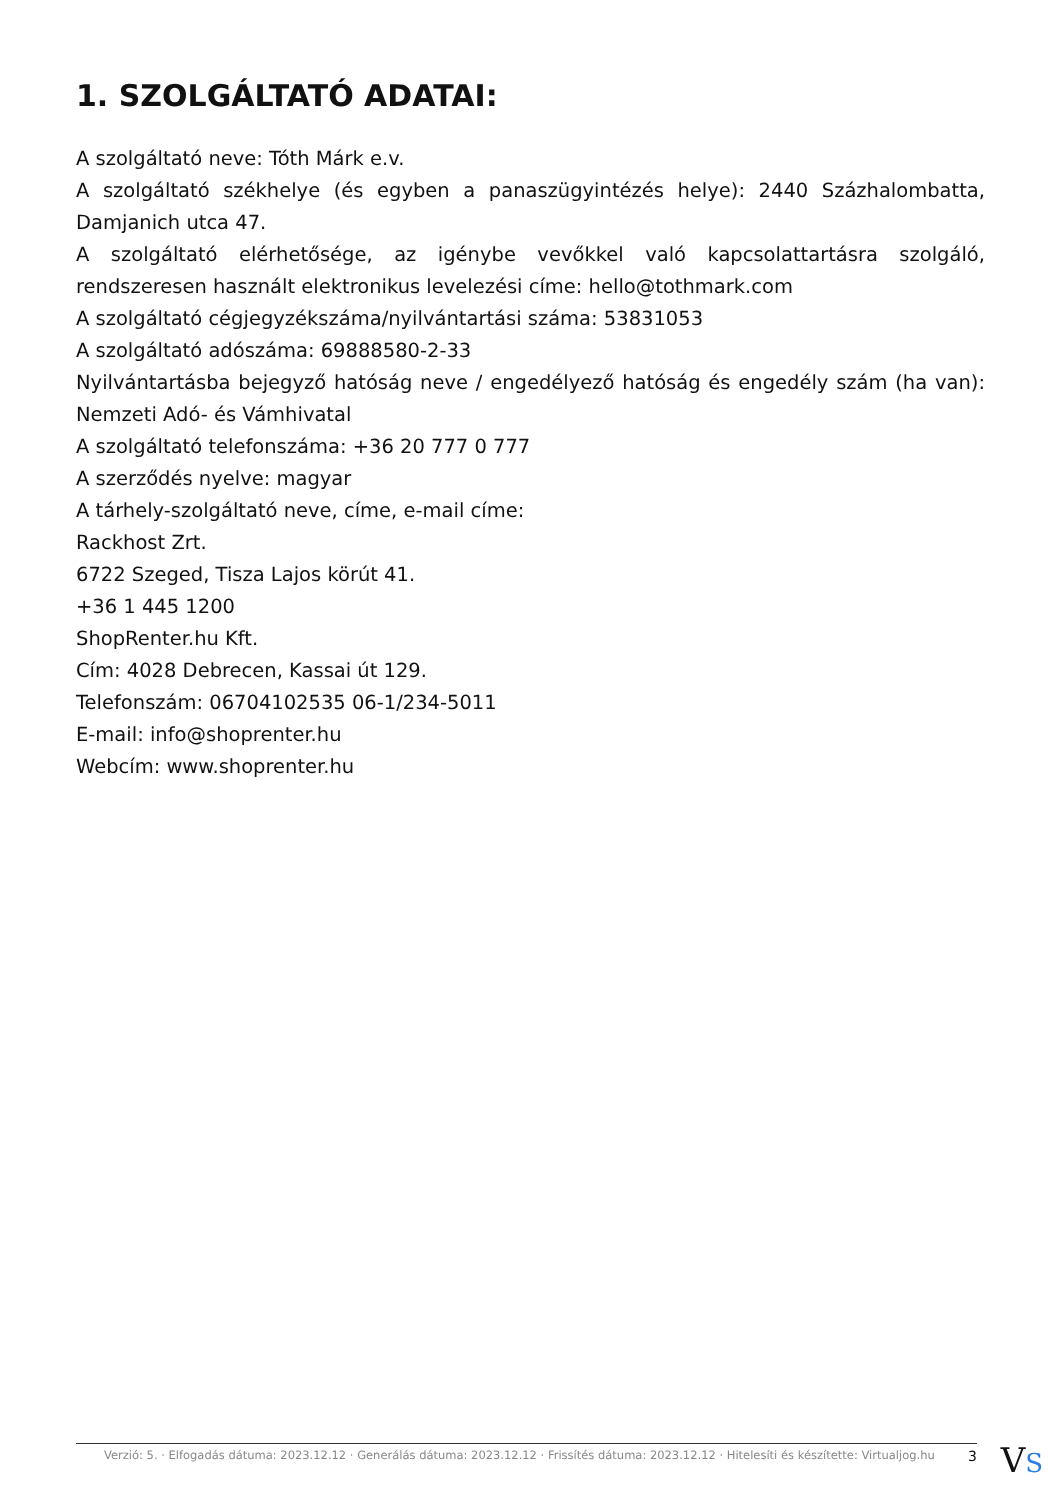1. SZOLGÁLTATÓ ADATAI:
A szolgáltató neve: Tóth Márk e.v.
A szolgáltató székhelye (és egyben a panaszügyintézés helye): 2440 Százhalombatta, Damjanich utca 47.
A szolgáltató elérhetősége, az igénybe vevőkkel való kapcsolattartásra szolgáló, rendszeresen használt elektronikus levelezési címe: hello@tothmark.com
A szolgáltató cégjegyzékszáma/nyilvántartási száma: 53831053
A szolgáltató adószáma: 69888580-2-33
Nyilvántartásba bejegyző hatóság neve / engedélyező hatóság és engedély szám (ha van): Nemzeti Adó- és Vámhivatal
A szolgáltató telefonszáma: +36 20 777 0 777
A szerződés nyelve: magyar
A tárhely-szolgáltató neve, címe, e-mail címe:
Rackhost Zrt.
6722 Szeged, Tisza Lajos körút 41.
+36 1 445 1200
ShopRenter.hu Kft.
Cím: 4028 Debrecen, Kassai út 129.
Telefonszám: 06704102535 06-1/234-5011
E-mail: info@shoprenter.hu
Webcím: www.shoprenter.hu
Verzió: 5. · Elfogadás dátuma: 2023.12.12 · Generálás dátuma: 2023.12.12 · Frissítés dátuma: 2023.12.12 · Hitelesíti és készítette: Virtualjog.hu 3
VS